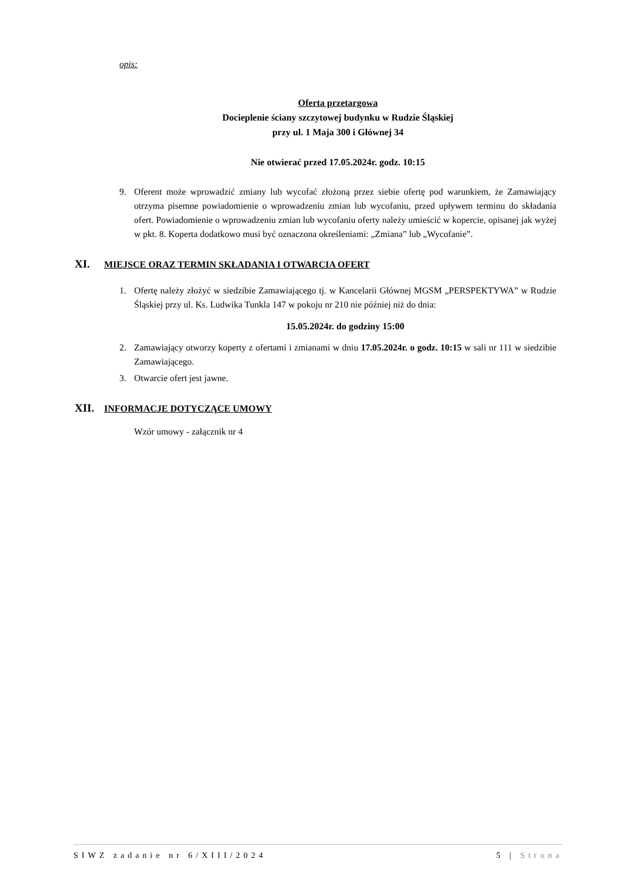opis:
Oferta przetargowa
Docieplenie ściany szczytowej budynku w Rudzie Śląskiej
przy ul. 1 Maja 300 i Głównej 34
Nie otwierać przed 17.05.2024r. godz. 10:15
9. Oferent może wprowadzić zmiany lub wycofać złożoną przez siebie ofertę pod warunkiem, że Zamawiający otrzyma pisemne powiadomienie o wprowadzeniu zmian lub wycofaniu, przed upływem terminu do składania ofert. Powiadomienie o wprowadzeniu zmian lub wycofaniu oferty należy umieścić w kopercie, opisanej jak wyżej w pkt. 8. Koperta dodatkowo musi być oznaczona określeniami: „Zmiana” lub „Wycofanie”.
XI. MIEJSCE ORAZ TERMIN SKŁADANIA I OTWARCIA OFERT
1. Ofertę należy złożyć w siedzibie Zamawiającego tj. w Kancelarii Głównej MGSM „PERSPEKTYWA” w Rudzie Śląskiej przy ul. Ks. Ludwika Tunkla 147 w pokoju nr 210 nie później niż do dnia:
15.05.2024r. do godziny 15:00
2. Zamawiający otworzy koperty z ofertami i zmianami w dniu 17.05.2024r. o godz. 10:15 w sali nr 111 w siedzibie Zamawiającego.
3. Otwarcie ofert jest jawne.
XII. INFORMACJE DOTYCZĄCE UMOWY
Wzór umowy - załącznik nr 4
SIWZ zadanie nr 6/XIII/2024 5 | Strona